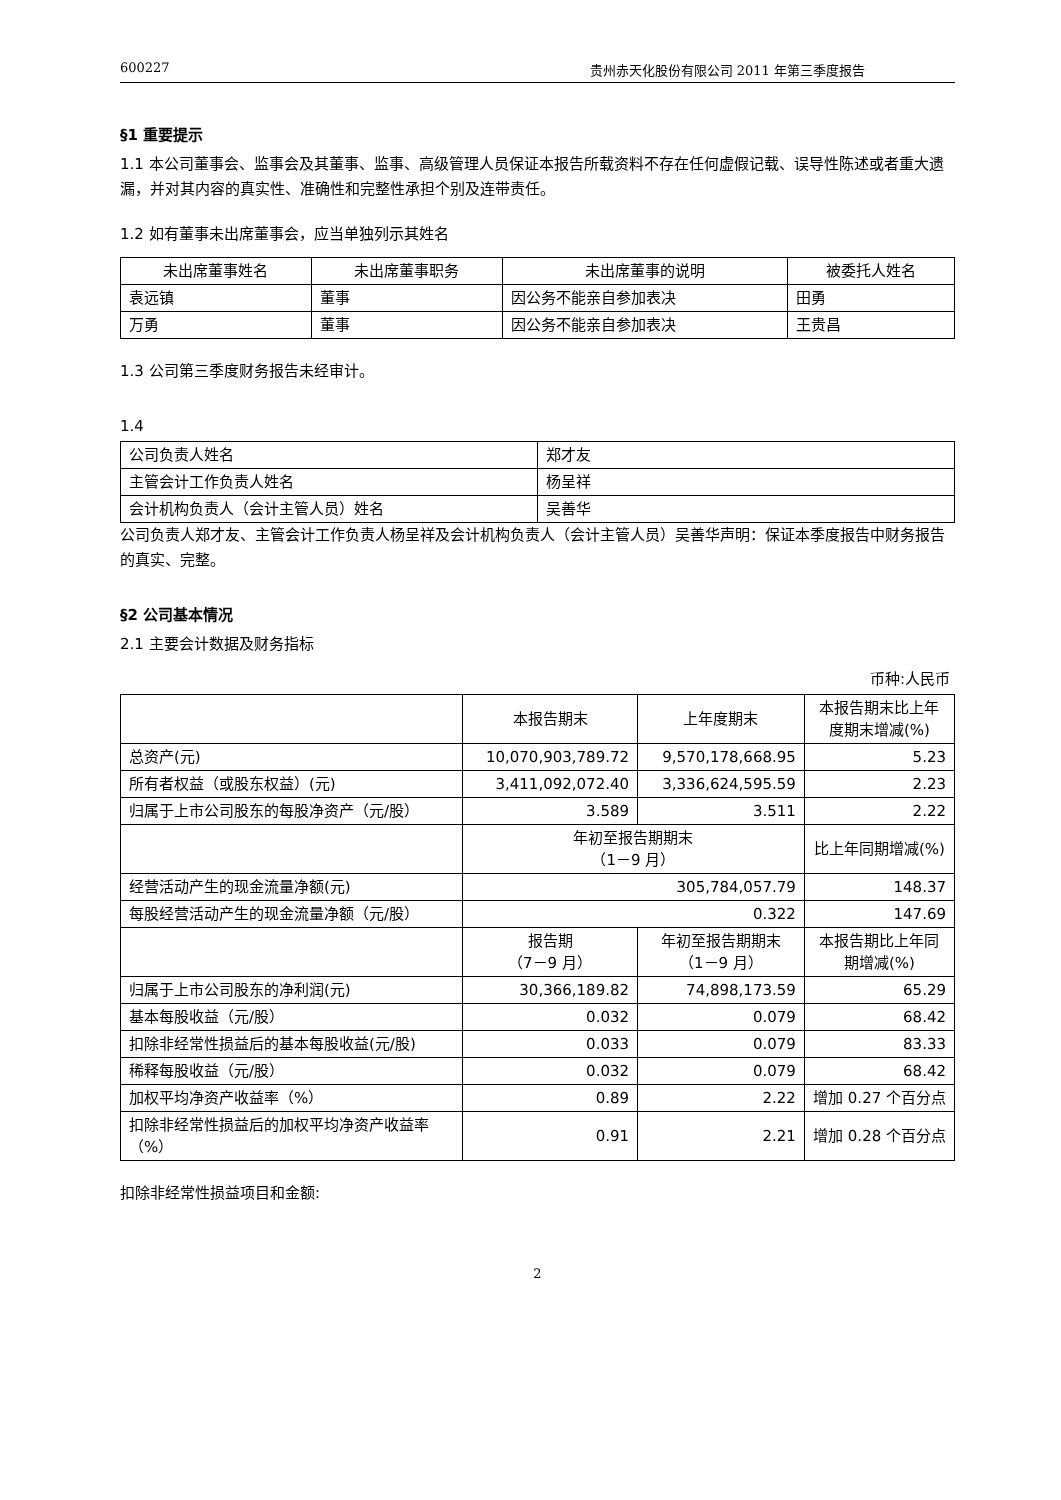600227 贵州赤天化股份有限公司 2011 年第三季度报告
§1 重要提示
1.1 本公司董事会、监事会及其董事、监事、高级管理人员保证本报告所载资料不存在任何虚假记载、误导性陈述或者重大遗漏，并对其内容的真实性、准确性和完整性承担个别及连带责任。
1.2 如有董事未出席董事会，应当单独列示其姓名
| 未出席董事姓名 | 未出席董事职务 | 未出席董事的说明 | 被委托人姓名 |
| --- | --- | --- | --- |
| 袁远镇 | 董事 | 因公务不能亲自参加表决 | 田勇 |
| 万勇 | 董事 | 因公务不能亲自参加表决 | 王贵昌 |
1.3 公司第三季度财务报告未经审计。
1.4
| 公司负责人姓名 | 郑才友 |
| 主管会计工作负责人姓名 | 杨呈祥 |
| 会计机构负责人（会计主管人员）姓名 | 吴善华 |
公司负责人郑才友、主管会计工作负责人杨呈祥及会计机构负责人（会计主管人员）吴善华声明：保证本季度报告中财务报告的真实、完整。
§2 公司基本情况
2.1 主要会计数据及财务指标
币种:人民币
| | 本报告期末 | 上年度期末 | 本报告期末比上年度期末增减(%) |
| 总资产(元) | 10,070,903,789.72 | 9,570,178,668.95 | 5.23 |
| 所有者权益（或股东权益）(元) | 3,411,092,072.40 | 3,336,624,595.59 | 2.23 |
| 归属于上市公司股东的每股净资产（元/股） | 3.589 | 3.511 | 2.22 |
| | 年初至报告期期末 （1－9 月） | | 比上年同期增减(%) |
| 经营活动产生的现金流量净额(元) | 305,784,057.79 | | 148.37 |
| 每股经营活动产生的现金流量净额（元/股） | 0.322 | | 147.69 |
| | 报告期 （7－9 月） | 年初至报告期期末 （1－9 月） | 本报告期比上年同期增减(%) |
| 归属于上市公司股东的净利润(元) | 30,366,189.82 | 74,898,173.59 | 65.29 |
| 基本每股收益（元/股） | 0.032 | 0.079 | 68.42 |
| 扣除非经常性损益后的基本每股收益(元/股) | 0.033 | 0.079 | 83.33 |
| 稀释每股收益（元/股） | 0.032 | 0.079 | 68.42 |
| 加权平均净资产收益率（%） | 0.89 | 2.22 | 增加 0.27 个百分点 |
| 扣除非经常性损益后的加权平均净资产收益率（%） | 0.91 | 2.21 | 增加 0.28 个百分点 |
扣除非经常性损益项目和金额:
2